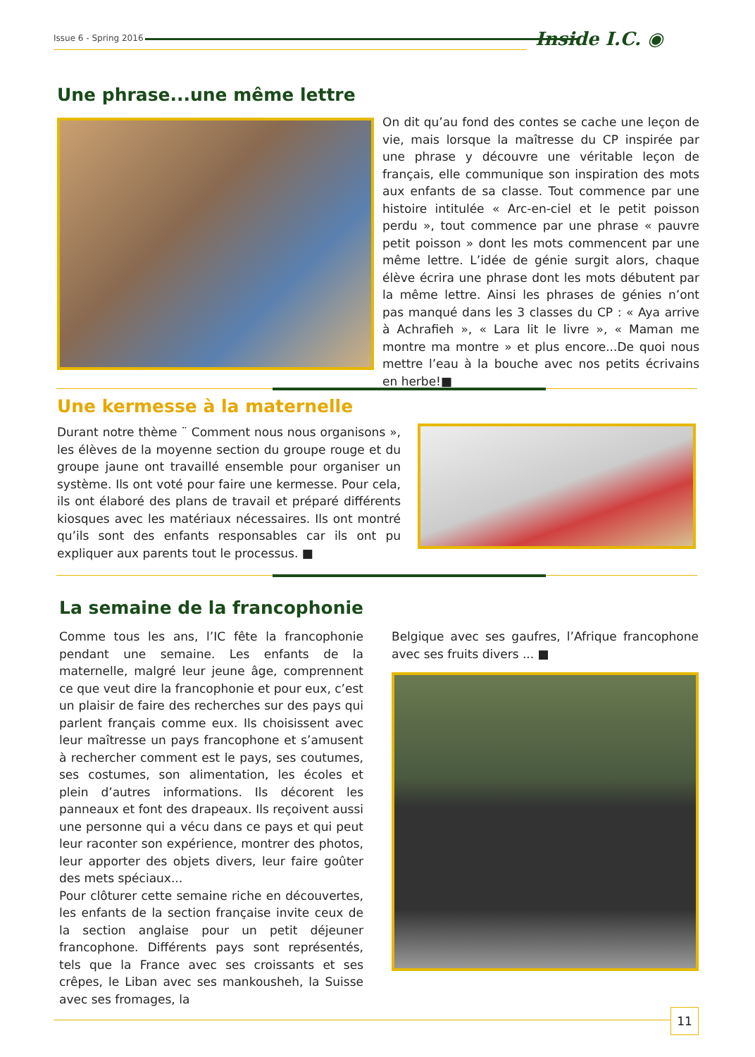Issue 6 - Spring 2016 Inside I.C. ◉
Une phrase...une même lettre
On dit qu’au fond des contes se cache une leçon de vie, mais lorsque la maîtresse du CP inspirée par une phrase y découvre une véritable leçon de français, elle communique son inspiration des mots aux enfants de sa classe. Tout commence par une histoire intitulée « Arc-en-ciel et le petit poisson perdu », tout commence par une phrase « pauvre petit poisson » dont les mots commencent par une même lettre. L’idée de génie surgit alors, chaque élève écrira une phrase dont les mots débutent par la même lettre. Ainsi les phrases de génies n’ont pas manqué dans les 3 classes du CP : « Aya arrive à Achrafieh », « Lara lit le livre », « Maman me montre ma montre » et plus encore...De quoi nous mettre l’eau à la bouche avec nos petits écrivains en herbe!■
Une kermesse à la maternelle
Durant notre thème ¨ Comment nous nous organisons », les élèves de la moyenne section du groupe rouge et du groupe jaune ont travaillé ensemble pour organiser un système. Ils ont voté pour faire une kermesse. Pour cela, ils ont élaboré des plans de travail et préparé différents kiosques avec les matériaux nécessaires. Ils ont montré qu’ils sont des enfants responsables car ils ont pu expliquer aux parents tout le processus. ■
La semaine de la francophonie
Comme tous les ans, l’IC fête la francophonie pendant une semaine. Les enfants de la maternelle, malgré leur jeune âge, comprennent ce que veut dire la francophonie et pour eux, c’est un plaisir de faire des recherches sur des pays qui parlent français comme eux. Ils choisissent avec leur maîtresse un pays francophone et s’amusent à rechercher comment est le pays, ses coutumes, ses costumes, son alimentation, les écoles et plein d’autres informations. Ils décorent les panneaux et font des drapeaux. Ils reçoivent aussi une personne qui a vécu dans ce pays et qui peut leur raconter son expérience, montrer des photos, leur apporter des objets divers, leur faire goûter des mets spéciaux...
Pour clôturer cette semaine riche en découvertes, les enfants de la section française invite ceux de la section anglaise pour un petit déjeuner francophone. Différents pays sont représentés, tels que la France avec ses croissants et ses crêpes, le Liban avec ses mankousheh, la Suisse avec ses fromages, la
Belgique avec ses gaufres, l’Afrique francophone avec ses fruits divers ... ■
11